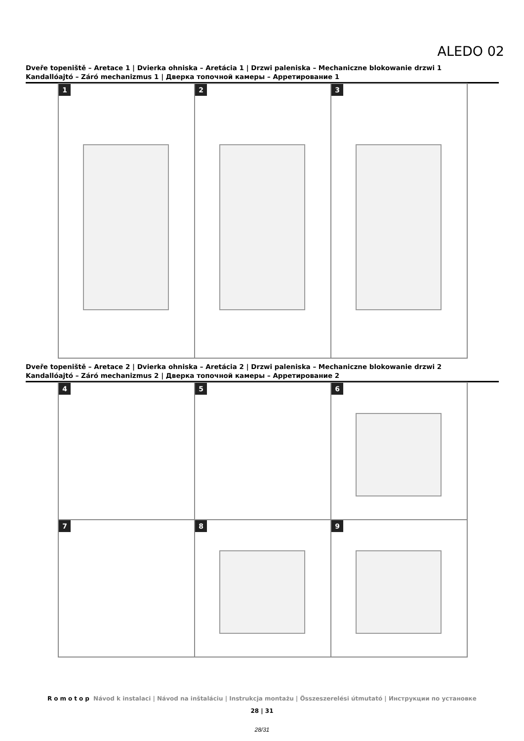ALEDO 02
Dveře topeniště – Aretace 1 | Dvierka ohniska – Aretácia 1 | Drzwi paleniska – Mechaniczne blokowanie drzwi 1
Kandallóajtó – Záró mechanizmus 1 | Дверка топочной камеры – Арретирование 1
1
2
3
Dveře topeniště – Aretace 2 | Dvierka ohniska – Aretácia 2 | Drzwi paleniska – Mechaniczne blokowanie drzwi 2
Kandallóajtó – Záró mechanizmus 2 | Дверка топочной камеры – Арретирование 2
4
5
6
7
8
9
Romotop Návod k instalaci | Návod na inštaláciu | Instrukcja montażu | Összeszerelési útmutató | Инструкции по установке
28 | 31
28/31